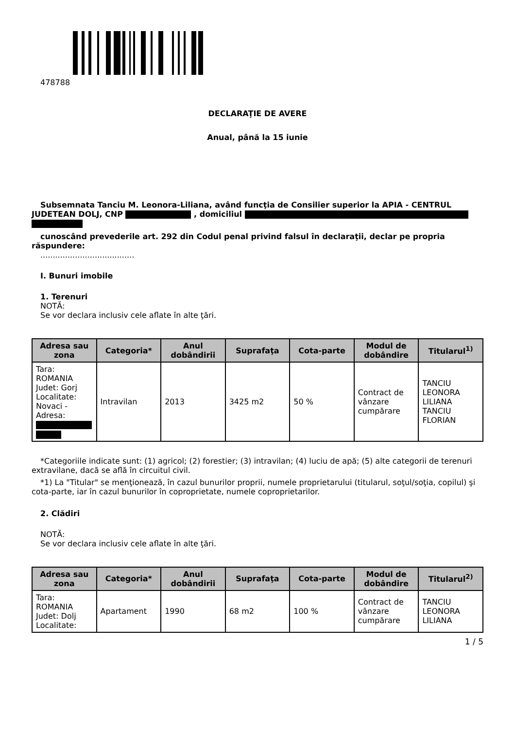478788
DECLARAŢIE DE AVERE
Anual, până la 15 iunie
Subsemnata Tanciu M. Leonora-Liliana, având funcţia de Consilier superior la APIA - CENTRUL JUDETEAN DOLJ, CNP , domiciliul
cunoscând prevederile art. 292 din Codul penal privind falsul în declaraţii, declar pe propria răspundere:
......................................
I. Bunuri imobile
1. Terenuri
NOTĂ:
Se vor declara inclusiv cele aflate în alte ţări.
| Adresa sau zona | Categoria* | Anul dobândirii | Suprafaţa | Cota-parte | Modul de dobândire | Titularul<sup>1)</sup> |
| --- | --- | --- | --- | --- | --- | --- |
| Tara: ROMANIA Judet: Gorj Localitate: Novaci - Adresa: | Intravilan | 2013 | 3425 m2 | 50 % | Contract de vânzare cumpărare | TANCIU LEONORA LILIANA TANCIU FLORIAN |
*Categoriile indicate sunt: (1) agricol; (2) forestier; (3) intravilan; (4) luciu de apă; (5) alte categorii de terenuri extravilane, dacă se află în circuitul civil.
*1) La "Titular" se menţionează, în cazul bunurilor proprii, numele proprietarului (titularul, soţul/soţia, copilul) şi cota-parte, iar în cazul bunurilor în coproprietate, numele coproprietarilor.
2. Clădiri
NOTĂ:
Se vor declara inclusiv cele aflate în alte ţări.
| Adresa sau zona | Categoria* | Anul dobândirii | Suprafaţa | Cota-parte | Modul de dobândire | Titularul<sup>2)</sup> |
| --- | --- | --- | --- | --- | --- | --- |
| Tara: ROMANIA Judet: Dolj Localitate: | Apartament | 1990 | 68 m2 | 100 % | Contract de vânzare cumpărare | TANCIU LEONORA LILIANA |
1 / 5